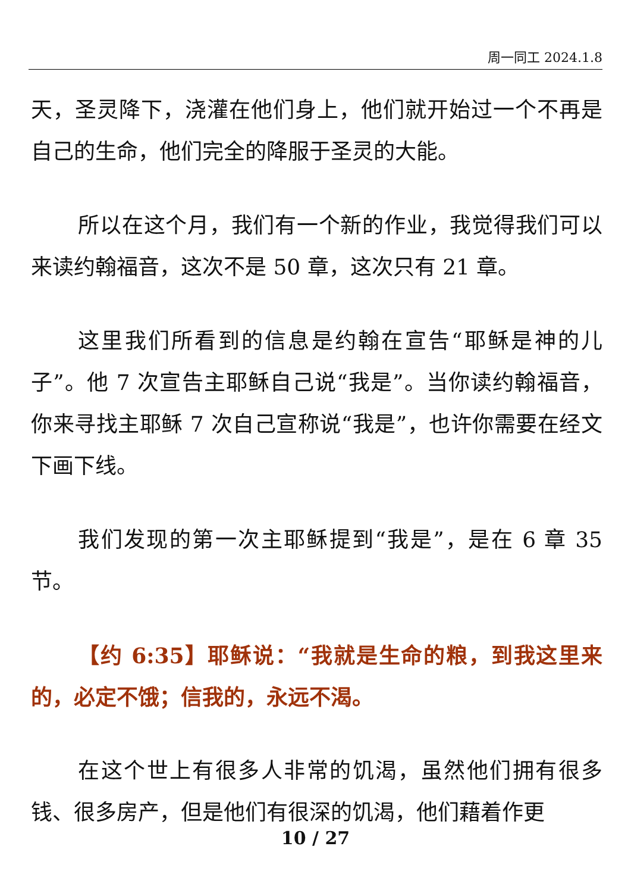周一同工 2024.1.8
天，圣灵降下，浇灌在他们身上，他们就开始过一个不再是自己的生命，他们完全的降服于圣灵的大能。
所以在这个月，我们有一个新的作业，我觉得我们可以来读约翰福音，这次不是 50 章，这次只有 21 章。
这里我们所看到的信息是约翰在宣告“耶稣是神的儿子”。他 7 次宣告主耶稣自己说“我是”。当你读约翰福音，你来寻找主耶稣 7 次自己宣称说“我是”，也许你需要在经文下画下线。
我们发现的第一次主耶稣提到“我是”，是在 6 章 35 节。
【约 6:35】耶稣说：“我就是生命的粮，到我这里来的，必定不饿；信我的，永远不渴。
在这个世上有很多人非常的饥渴，虽然他们拥有很多钱、很多房产，但是他们有很深的饥渴，他们藉着作更
10 / 27